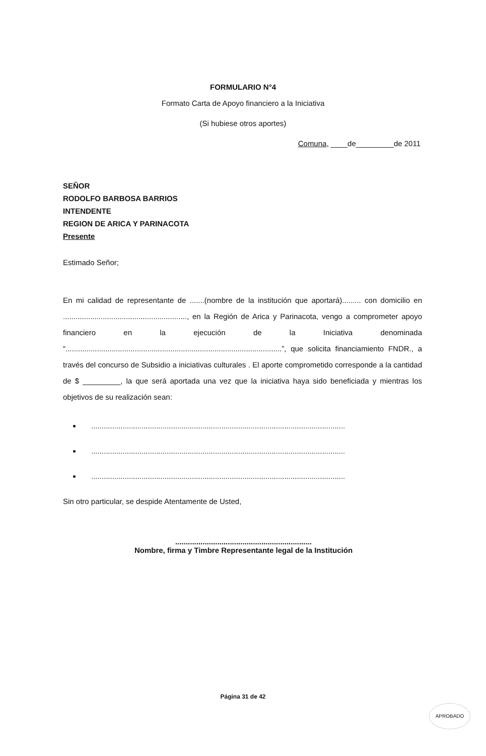FORMULARIO N°4
Formato Carta de Apoyo financiero a la Iniciativa
(Si hubiese otros aportes)
Comuna, ____de_________de 2011
SEÑOR
RODOLFO BARBOSA BARRIOS
INTENDENTE
REGION DE ARICA Y PARINACOTA
Presente
Estimado Señor;
En mi calidad de representante de .......(nombre de la institución que aportará)......... con domicilio en ..........................................................., en la Región de Arica y Parinacota, vengo a comprometer apoyo financiero en la ejecución de la Iniciativa denominada “.......................................................................................................”, que solicita financiamiento FNDR., a través del concurso de Subsidio a iniciativas culturales . El aporte comprometido corresponde a la cantidad de $ _________, la que será aportada una vez que la iniciativa haya sido beneficiada y mientras los objetivos de su realización sean:
.........................................................................................................................
.........................................................................................................................
.........................................................................................................................
Sin otro particular, se despide Atentamente de Usted,
.................................................................
Nombre, firma y Timbre Representante legal de la Institución
Página 31 de 42
APROBADO